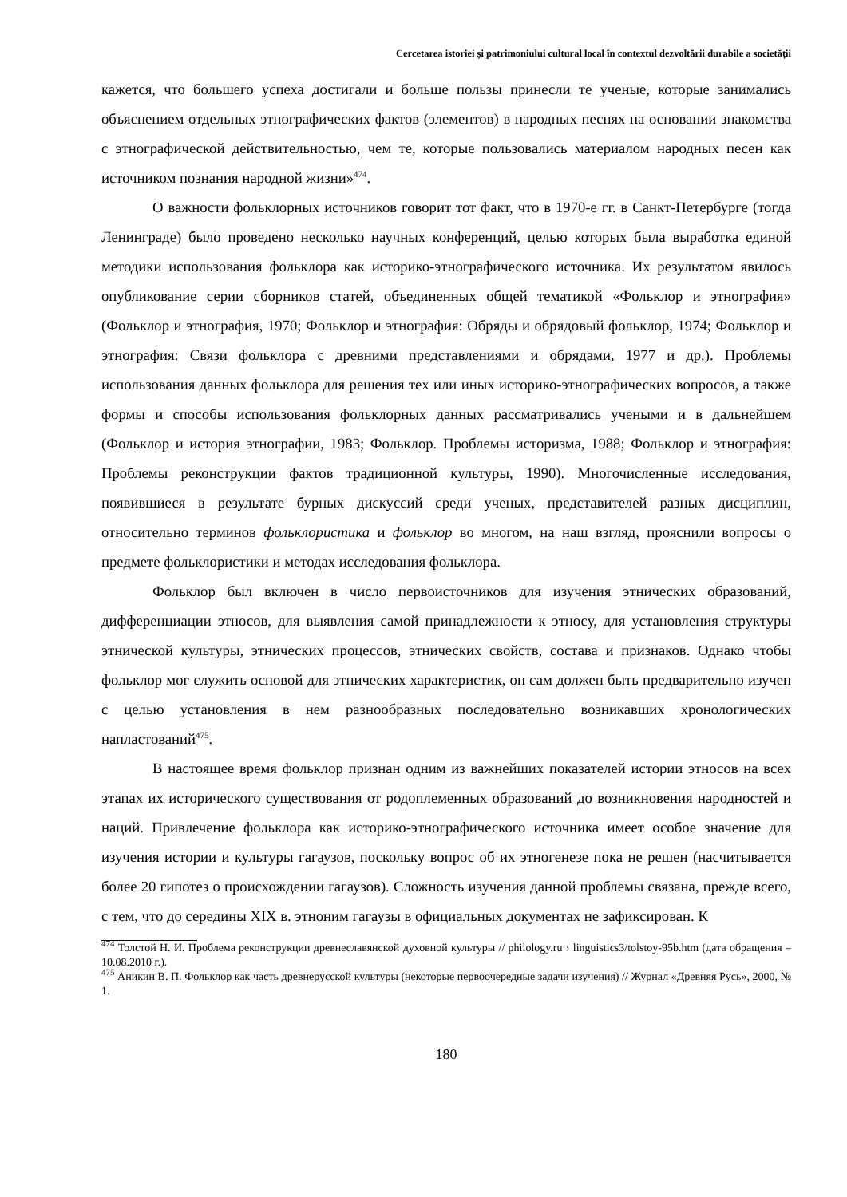Cercetarea istoriei și patrimoniului cultural local în contextul dezvoltării durabile a societății
кажется, что большего успеха достигали и больше пользы принесли те ученые, которые занимались объяснением отдельных этнографических фактов (элементов) в народных песнях на основании знакомства с этнографической действительностью, чем те, которые пользовались материалом народных песен как источником познания народной жизни»<sup>474</sup>.
О важности фольклорных источников говорит тот факт, что в 1970-е гг. в Санкт-Петербурге (тогда Ленинграде) было проведено несколько научных конференций, целью которых была выработка единой методики использования фольклора как историко-этнографического источника. Их результатом явилось опубликование серии сборников статей, объединенных общей тематикой «Фольклор и этнография» (Фольклор и этнография, 1970; Фольклор и этнография: Обряды и обрядовый фольклор, 1974; Фольклор и этнография: Связи фольклора с древними представлениями и обрядами, 1977 и др.). Проблемы использования данных фольклора для решения тех или иных историко-этнографических вопросов, а также формы и способы использования фольклорных данных рассматривались учеными и в дальнейшем (Фольклор и история этнографии, 1983; Фольклор. Проблемы историзма, 1988; Фольклор и этнография: Проблемы реконструкции фактов традиционной культуры, 1990). Многочисленные исследования, появившиеся в результате бурных дискуссий среди ученых, представителей разных дисциплин, относительно терминов фольклористика и фольклор во многом, на наш взгляд, прояснили вопросы о предмете фольклористики и методах исследования фольклора.
Фольклор был включен в число первоисточников для изучения этнических образований, дифференциации этносов, для выявления самой принадлежности к этносу, для установления структуры этнической культуры, этнических процессов, этнических свойств, состава и признаков. Однако чтобы фольклор мог служить основой для этнических характеристик, он сам должен быть предварительно изучен с целью установления в нем разнообразных последовательно возникавших хронологических напластований<sup>475</sup>.
В настоящее время фольклор признан одним из важнейших показателей истории этносов на всех этапах их исторического существования от родоплеменных образований до возникновения народностей и наций. Привлечение фольклора как историко-этнографического источника имеет особое значение для изучения истории и культуры гагаузов, поскольку вопрос об их этногенезе пока не решен (насчитывается более 20 гипотез о происхождении гагаузов). Сложность изучения данной проблемы связана, прежде всего, с тем, что до середины XIX в. этноним гагаузы в официальных документах не зафиксирован. К
<sup>474</sup> Толстой Н. И. Проблема реконструкции древнеславянской духовной культуры // philology.ru › linguistics3/tolstoy-95b.htm (дата обращения – 10.08.2010 г.).
<sup>475</sup> Аникин В. П. Фольклор как часть древнерусской культуры (некоторые первоочередные задачи изучения) // Журнал «Древняя Русь», 2000, № 1.
180